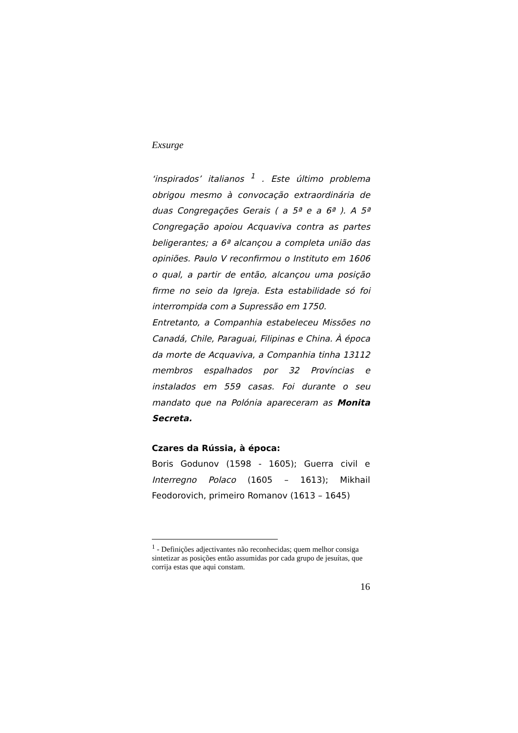Exsurge
‘inspirados’ italianos <sup>1</sup> . Este último problema obrigou mesmo à convocação extraordinária de duas Congregações Gerais ( a 5ª e a 6ª ). A 5ª Congregação apoiou Acquaviva contra as partes beligerantes; a 6ª alcançou a completa união das opiniões. Paulo V reconfirmou o Instituto em 1606 o qual, a partir de então, alcançou uma posição firme no seio da Igreja. Esta estabilidade só foi interrompida com a Supressão em 1750.
Entretanto, a Companhia estabeleceu Missões no Canadá, Chile, Paraguai, Filipinas e China. À época da morte de Acquaviva, a Companhia tinha 13112 membros espalhados por 32 Províncias e instalados em 559 casas. Foi durante o seu mandato que na Polónia apareceram as Monita Secreta.
Czares da Rússia, à época:
Boris Godunov (1598 - 1605); Guerra civil e Interregno Polaco (1605 – 1613); Mikhail Feodorovich, primeiro Romanov (1613 – 1645)
<sup>1</sup> - Definições adjectivantes não reconhecidas; quem melhor consiga sintetizar as posições então assumidas por cada grupo de jesuítas, que corrija estas que aqui constam.
16